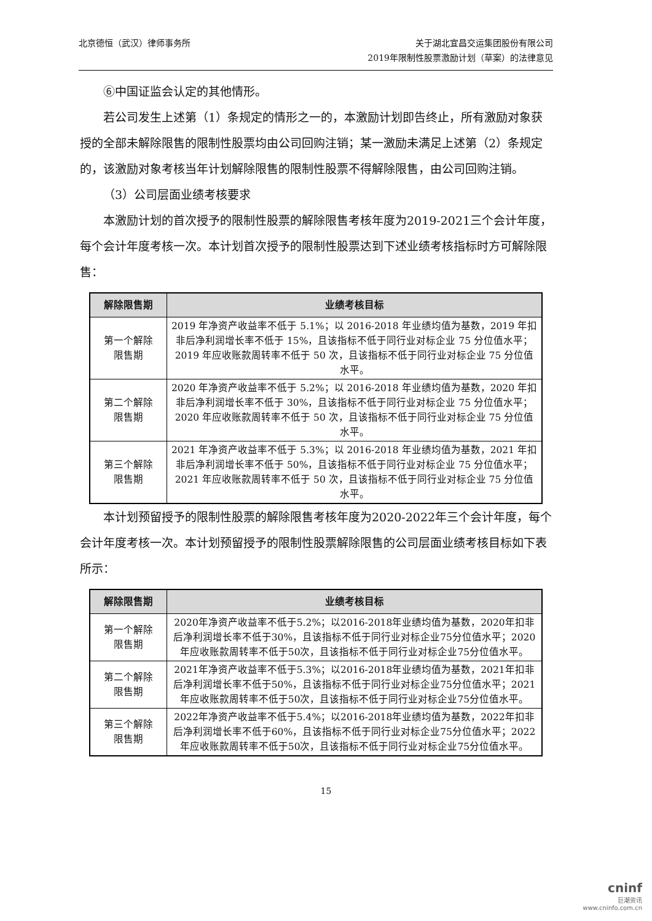北京德恒（武汉）律师事务所 关于湖北宜昌交运集团股份有限公司
2019年限制性股票激励计划（草案）的法律意见
⑥中国证监会认定的其他情形。
若公司发生上述第（1）条规定的情形之一的，本激励计划即告终止，所有激励对象获授的全部未解除限售的限制性股票均由公司回购注销；某一激励未满足上述第（2）条规定的，该激励对象考核当年计划解除限售的限制性股票不得解除限售，由公司回购注销。
（3）公司层面业绩考核要求
本激励计划的首次授予的限制性股票的解除限售考核年度为2019-2021三个会计年度，每个会计年度考核一次。本计划首次授予的限制性股票达到下述业绩考核指标时方可解除限售：
| 解除限售期 | 业绩考核目标 |
| --- | --- |
| 第一个解除 限售期 | 2019 年净资产收益率不低于 5.1%；以 2016-2018 年业绩均值为基数，2019 年扣非后净利润增长率不低于 15%，且该指标不低于同行业对标企业 75 分位值水平；2019 年应收账款周转率不低于 50 次，且该指标不低于同行业对标企业 75 分位值水平。 |
| 第二个解除 限售期 | 2020 年净资产收益率不低于 5.2%；以 2016-2018 年业绩均值为基数，2020 年扣非后净利润增长率不低于 30%，且该指标不低于同行业对标企业 75 分位值水平；2020 年应收账款周转率不低于 50 次，且该指标不低于同行业对标企业 75 分位值水平。 |
| 第三个解除 限售期 | 2021 年净资产收益率不低于 5.3%；以 2016-2018 年业绩均值为基数，2021 年扣非后净利润增长率不低于 50%，且该指标不低于同行业对标企业 75 分位值水平；2021 年应收账款周转率不低于 50 次，且该指标不低于同行业对标企业 75 分位值水平。 |
本计划预留授予的限制性股票的解除限售考核年度为2020-2022年三个会计年度，每个会计年度考核一次。本计划预留授予的限制性股票解除限售的公司层面业绩考核目标如下表所示：
| 解除限售期 | 业绩考核目标 |
| --- | --- |
| 第一个解除 限售期 | 2020年净资产收益率不低于5.2%；以2016-2018年业绩均值为基数，2020年扣非后净利润增长率不低于30%，且该指标不低于同行业对标企业75分位值水平；2020年应收账款周转率不低于50次，且该指标不低于同行业对标企业75分位值水平。 |
| 第二个解除 限售期 | 2021年净资产收益率不低于5.3%；以2016-2018年业绩均值为基数，2021年扣非后净利润增长率不低于50%，且该指标不低于同行业对标企业75分位值水平；2021年应收账款周转率不低于50次，且该指标不低于同行业对标企业75分位值水平。 |
| 第三个解除 限售期 | 2022年净资产收益率不低于5.4%；以2016-2018年业绩均值为基数，2022年扣非后净利润增长率不低于60%，且该指标不低于同行业对标企业75分位值水平；2022年应收账款周转率不低于50次，且该指标不低于同行业对标企业75分位值水平。 |
15
cninf
巨潮资讯
www.cninfo.com.cn